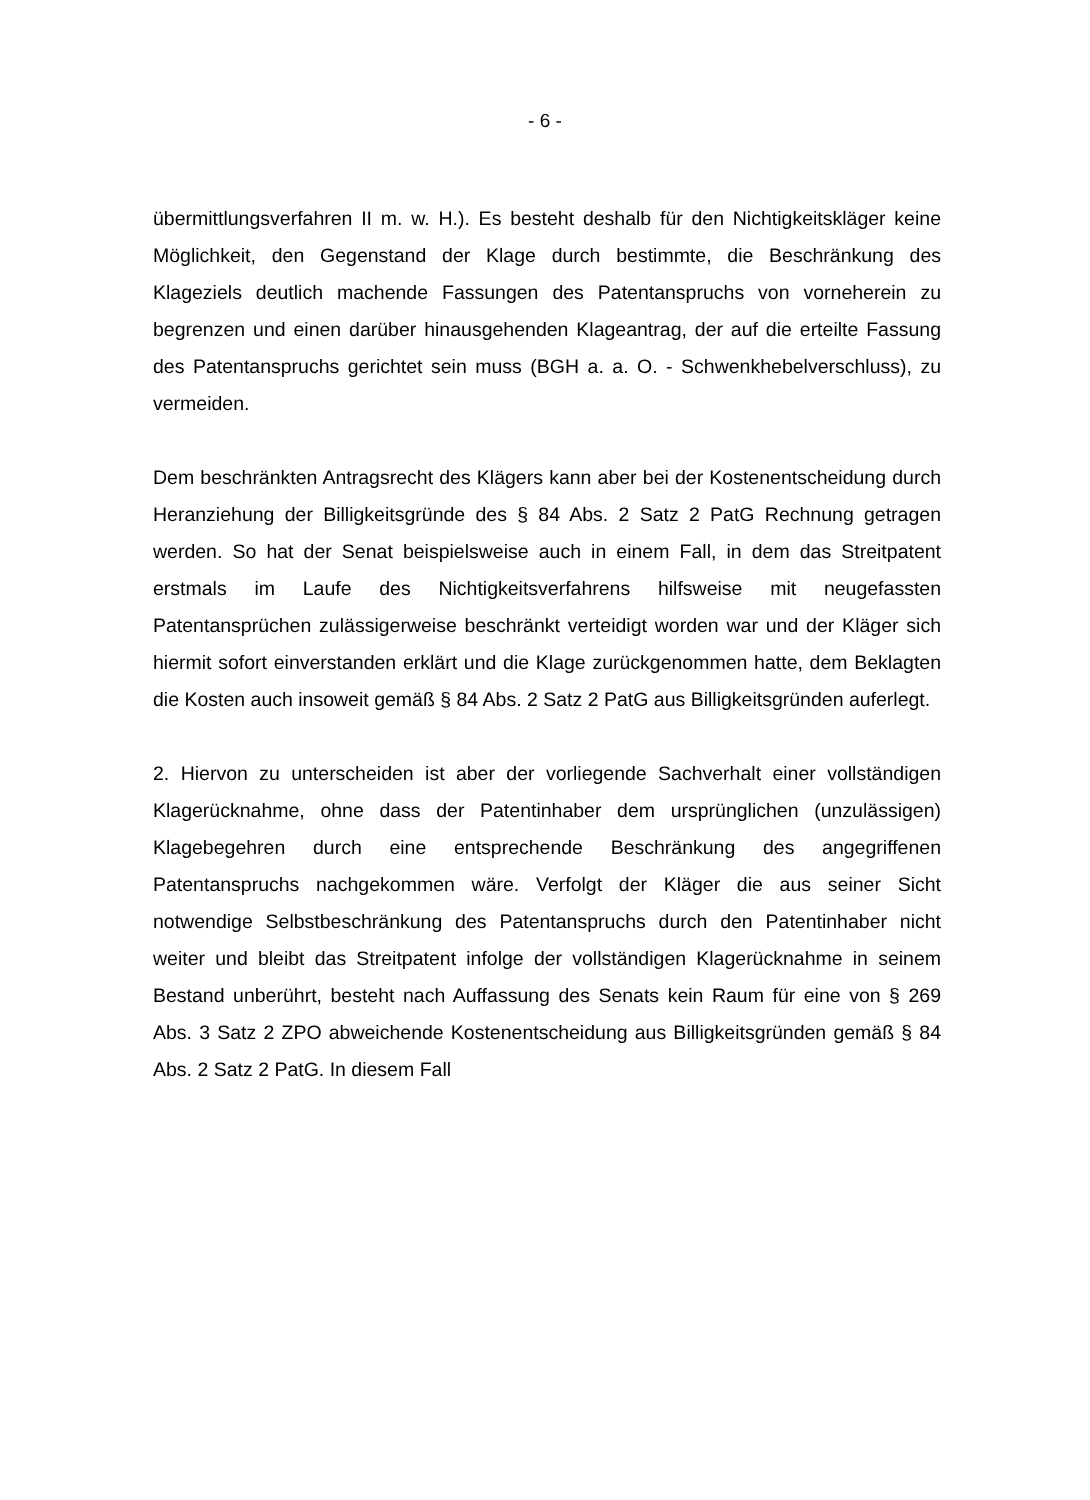- 6 -
übermittlungsverfahren II m. w. H.). Es besteht deshalb für den Nichtigkeitskläger keine Möglichkeit, den Gegenstand der Klage durch bestimmte, die Beschränkung des Klageziels deutlich machende Fassungen des Patentanspruchs von vorneherein zu begrenzen und einen darüber hinausgehenden Klageantrag, der auf die erteilte Fassung des Patentanspruchs gerichtet sein muss (BGH a. a. O. - Schwenkhebelverschluss), zu vermeiden.
Dem beschränkten Antragsrecht des Klägers kann aber bei der Kostenentscheidung durch Heranziehung der Billigkeitsgründe des § 84 Abs. 2 Satz 2 PatG Rechnung getragen werden. So hat der Senat beispielsweise auch in einem Fall, in dem das Streitpatent erstmals im Laufe des Nichtigkeitsverfahrens hilfsweise mit neugefassten Patentansprüchen zulässigerweise beschränkt verteidigt worden war und der Kläger sich hiermit sofort einverstanden erklärt und die Klage zurückgenommen hatte, dem Beklagten die Kosten auch insoweit gemäß § 84 Abs. 2 Satz 2 PatG aus Billigkeitsgründen auferlegt.
2. Hiervon zu unterscheiden ist aber der vorliegende Sachverhalt einer vollständigen Klagerücknahme, ohne dass der Patentinhaber dem ursprünglichen (unzulässigen) Klagebegehren durch eine entsprechende Beschränkung des angegriffenen Patentanspruchs nachgekommen wäre. Verfolgt der Kläger die aus seiner Sicht notwendige Selbstbeschränkung des Patentanspruchs durch den Patentinhaber nicht weiter und bleibt das Streitpatent infolge der vollständigen Klagerücknahme in seinem Bestand unberührt, besteht nach Auffassung des Senats kein Raum für eine von § 269 Abs. 3 Satz 2 ZPO abweichende Kostenentscheidung aus Billigkeitsgründen gemäß § 84 Abs. 2 Satz 2 PatG. In diesem Fall